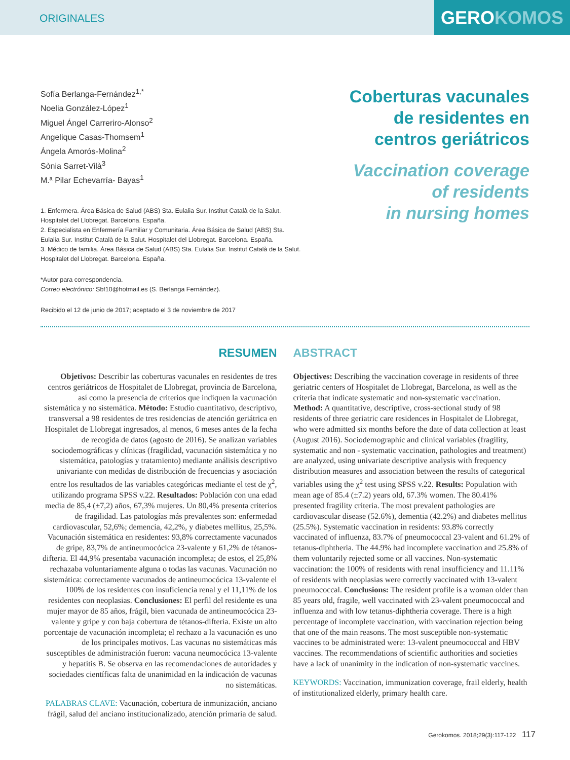ORIGINALES
GEROKOMOS
Sofía Berlanga-Fernández<sup>1,*</sup>
Noelia González-López<sup>1</sup>
Miguel Ángel Carreriro-Alonso<sup>2</sup>
Angelique Casas-Thomsem<sup>1</sup>
Ángela Amorós-Molina<sup>2</sup>
Sònia Sarret-Vilà<sup>3</sup>
M.ª Pilar Echevarría- Bayas<sup>1</sup>
1. Enfermera. Área Básica de Salud (ABS) Sta. Eulalia Sur. Institut Català de la Salut. Hospitalet del Llobregat. Barcelona. España.
2. Especialista en Enfermería Familiar y Comunitaria. Área Básica de Salud (ABS) Sta. Eulalia Sur. Institut Català de la Salut. Hospitalet del Llobregat. Barcelona. España.
3. Médico de familia. Área Básica de Salud (ABS) Sta. Eulalia Sur. Institut Català de la Salut. Hospitalet del Llobregat. Barcelona. España.
*Autor para correspondencia.
Correo electrónico: Sbf10@hotmail.es (S. Berlanga Fernández).
Recibido el 12 de junio de 2017; aceptado el 3 de noviembre de 2017
Coberturas vacunales
de residentes en
centros geriátricos
Vaccination coverage
of residents
in nursing homes
RESUMEN
Objetivos: Describir las coberturas vacunales en residentes de tres centros geriátricos de Hospitalet de Llobregat, provincia de Barcelona, así como la presencia de criterios que indiquen la vacunación sistemática y no sistemática. Método: Estudio cuantitativo, descriptivo, transversal a 98 residentes de tres residencias de atención geriátrica en Hospitalet de Llobregat ingresados, al menos, 6 meses antes de la fecha de recogida de datos (agosto de 2016). Se analizan variables sociodemográficas y clínicas (fragilidad, vacunación sistemática y no sistemática, patologías y tratamiento) mediante análisis descriptivo univariante con medidas de distribución de frecuencias y asociación entre los resultados de las variables categóricas mediante el test de χ<sup>2</sup>, utilizando programa SPSS v.22. Resultados: Población con una edad media de 85,4 (±7,2) años, 67,3% mujeres. Un 80,4% presenta criterios de fragilidad. Las patologías más prevalentes son: enfermedad cardiovascular, 52,6%; demencia, 42,2%, y diabetes mellitus, 25,5%. Vacunación sistemática en residentes: 93,8% correctamente vacunados de gripe, 83,7% de antineumocócica 23-valente y 61,2% de tétanos-difteria. El 44,9% presentaba vacunación incompleta; de estos, el 25,8% rechazaba voluntariamente alguna o todas las vacunas. Vacunación no sistemática: correctamente vacunados de antineumocócica 13-valente el 100% de los residentes con insuficiencia renal y el 11,11% de los residentes con neoplasias. Conclusiones: El perfil del residente es una mujer mayor de 85 años, frágil, bien vacunada de antineumocócica 23-valente y gripe y con baja cobertura de tétanos-difteria. Existe un alto porcentaje de vacunación incompleta; el rechazo a la vacunación es uno de los principales motivos. Las vacunas no sistemáticas más susceptibles de administración fueron: vacuna neumocócica 13-valente y hepatitis B. Se observa en las recomendaciones de autoridades y sociedades científicas falta de unanimidad en la indicación de vacunas no sistemáticas.
PALABRAS CLAVE: Vacunación, cobertura de inmunización, anciano frágil, salud del anciano institucionalizado, atención primaria de salud.
ABSTRACT
Objectives: Describing the vaccination coverage in residents of three geriatric centers of Hospitalet de Llobregat, Barcelona, as well as the criteria that indicate systematic and non-systematic vaccination. Method: A quantitative, descriptive, cross-sectional study of 98 residents of three geriatric care residences in Hospitalet de Llobregat, who were admitted six months before the date of data collection at least (August 2016). Sociodemographic and clinical variables (fragility, systematic and non - systematic vaccination, pathologies and treatment) are analyzed, using univariate descriptive analysis with frequency distribution measures and association between the results of categorical variables using the χ<sup>2</sup> test using SPSS v.22. Results: Population with mean age of 85.4 (±7.2) years old, 67.3% women. The 80.41% presented fragility criteria. The most prevalent pathologies are cardiovascular disease (52.6%), dementia (42.2%) and diabetes mellitus (25.5%). Systematic vaccination in residents: 93.8% correctly vaccinated of influenza, 83.7% of pneumococcal 23-valent and 61.2% of tetanus-diphtheria. The 44.9% had incomplete vaccination and 25.8% of them voluntarily rejected some or all vaccines. Non-systematic vaccination: the 100% of residents with renal insufficiency and 11.11% of residents with neoplasias were correctly vaccinated with 13-valent pneumococcal. Conclusions: The resident profile is a woman older than 85 years old, fragile, well vaccinated with 23-valent pneumococcal and influenza and with low tetanus-diphtheria coverage. There is a high percentage of incomplete vaccination, with vaccination rejection being that one of the main reasons. The most susceptible non-systematic vaccines to be administrated were: 13-valent pneumococcal and HBV vaccines. The recommendations of scientific authorities and societies have a lack of unanimity in the indication of non-systematic vaccines.
KEYWORDS: Vaccination, immunization coverage, frail elderly, health of institutionalized elderly, primary health care.
Gerokomos. 2018;29(3):117-122 117